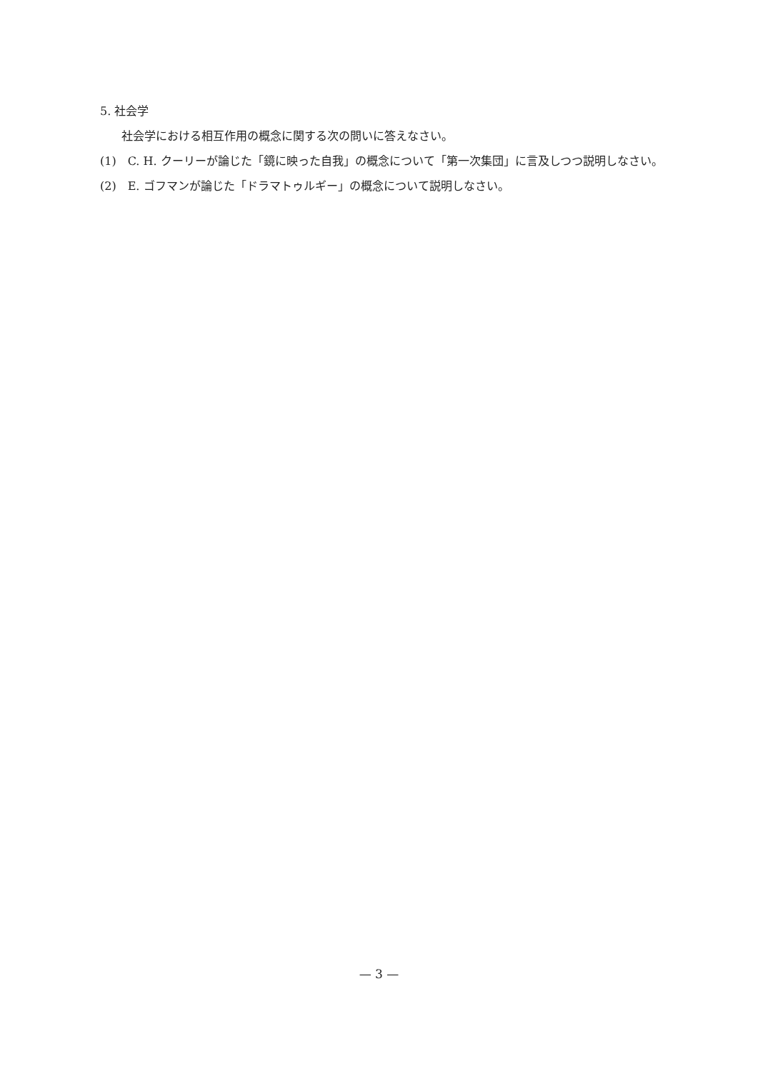5. 社会学
社会学における相互作用の概念に関する次の問いに答えなさい。
(1)　C. H. クーリーが論じた「鏡に映った自我」の概念について「第一次集団」に言及しつつ説明しなさい。
(2)　E. ゴフマンが論じた「ドラマトゥルギー」の概念について説明しなさい。
— 3 —